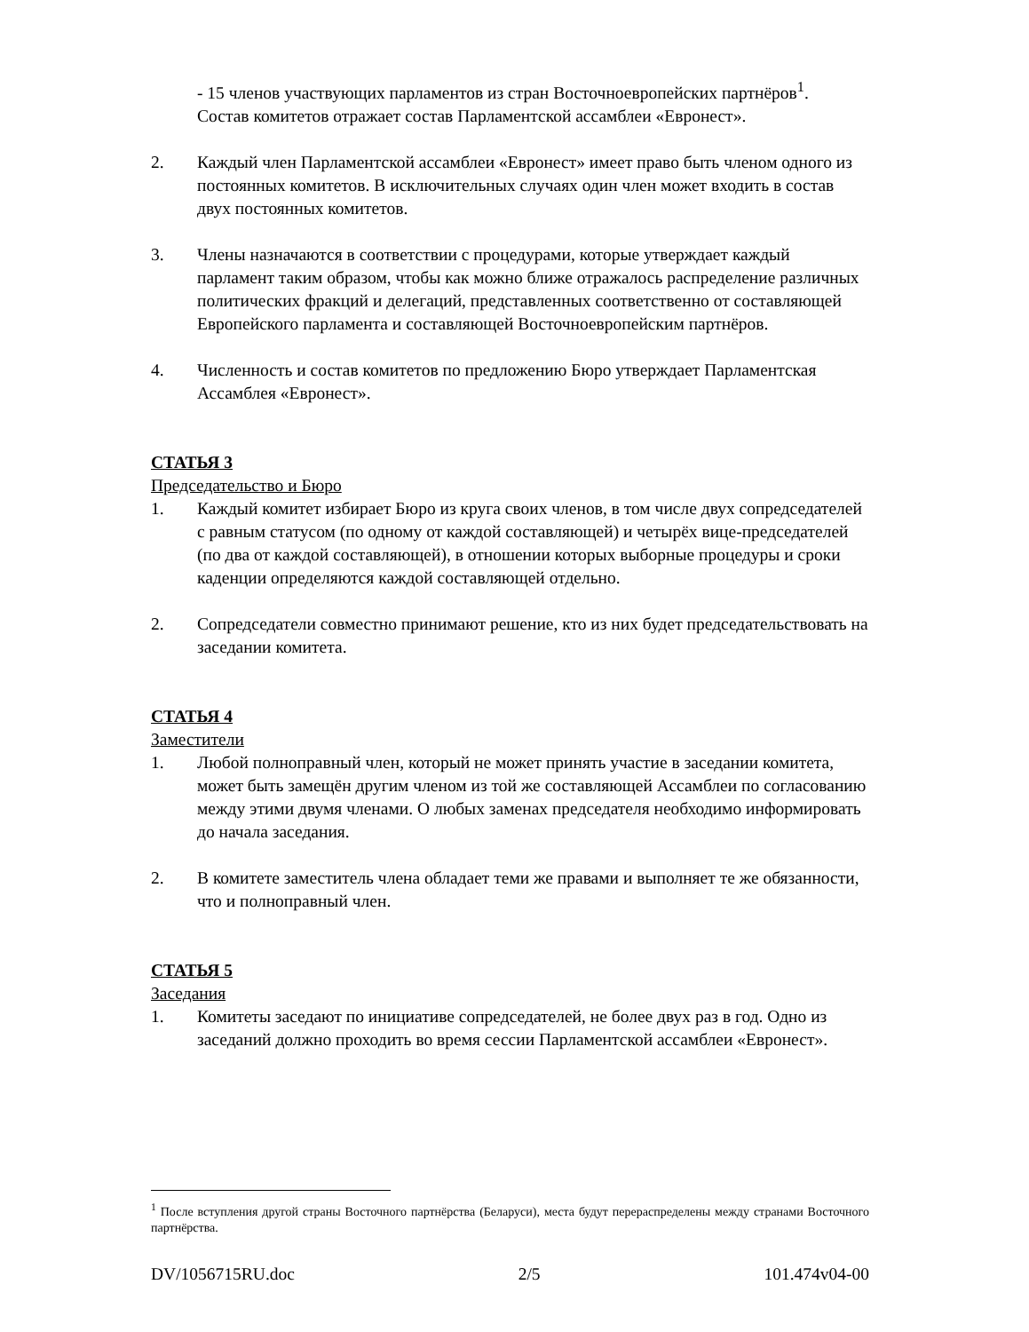- 15 членов участвующих парламентов из стран Восточноевропейских партнёров<sup>1</sup>.
Состав комитетов отражает состав Парламентской ассамблеи «Евронест».
2. Каждый член Парламентской ассамблеи «Евронест» имеет право быть членом одного из постоянных комитетов. В исключительных случаях один член может входить в состав двух постоянных комитетов.
3. Члены назначаются в соответствии с процедурами, которые утверждает каждый парламент таким образом, чтобы как можно ближе отражалось распределение различных политических фракций и делегаций, представленных соответственно от составляющей Европейского парламента и составляющей Восточноевропейским партнёров.
4. Численность и состав комитетов по предложению Бюро утверждает Парламентская Ассамблея «Евронест».
СТАТЬЯ 3
Председательство и Бюро
1. Каждый комитет избирает Бюро из круга своих членов, в том числе двух сопредседателей с равным статусом (по одному от каждой составляющей) и четырёх вице-председателей (по два от каждой составляющей), в отношении которых выборные процедуры и сроки каденции определяются каждой составляющей отдельно.
2. Сопредседатели совместно принимают решение, кто из них будет председательствовать на заседании комитета.
СТАТЬЯ 4
Заместители
1. Любой полноправный член, который не может принять участие в заседании комитета, может быть замещён другим членом из той же составляющей Ассамблеи по согласованию между этими двумя членами. О любых заменах председателя необходимо информировать до начала заседания.
2. В комитете заместитель члена обладает теми же правами и выполняет те же обязанности, что и полноправный член.
СТАТЬЯ 5
Заседания
1. Комитеты заседают по инициативе сопредседателей, не более двух раз в год. Одно из заседаний должно проходить во время сессии Парламентской ассамблеи «Евронест».
<sup>1</sup> После вступления другой страны Восточного партнёрства (Беларуси), места будут перераспределены между странами Восточного партнёрства.
DV/1056715RU.doc 2/5 101.474v04-00